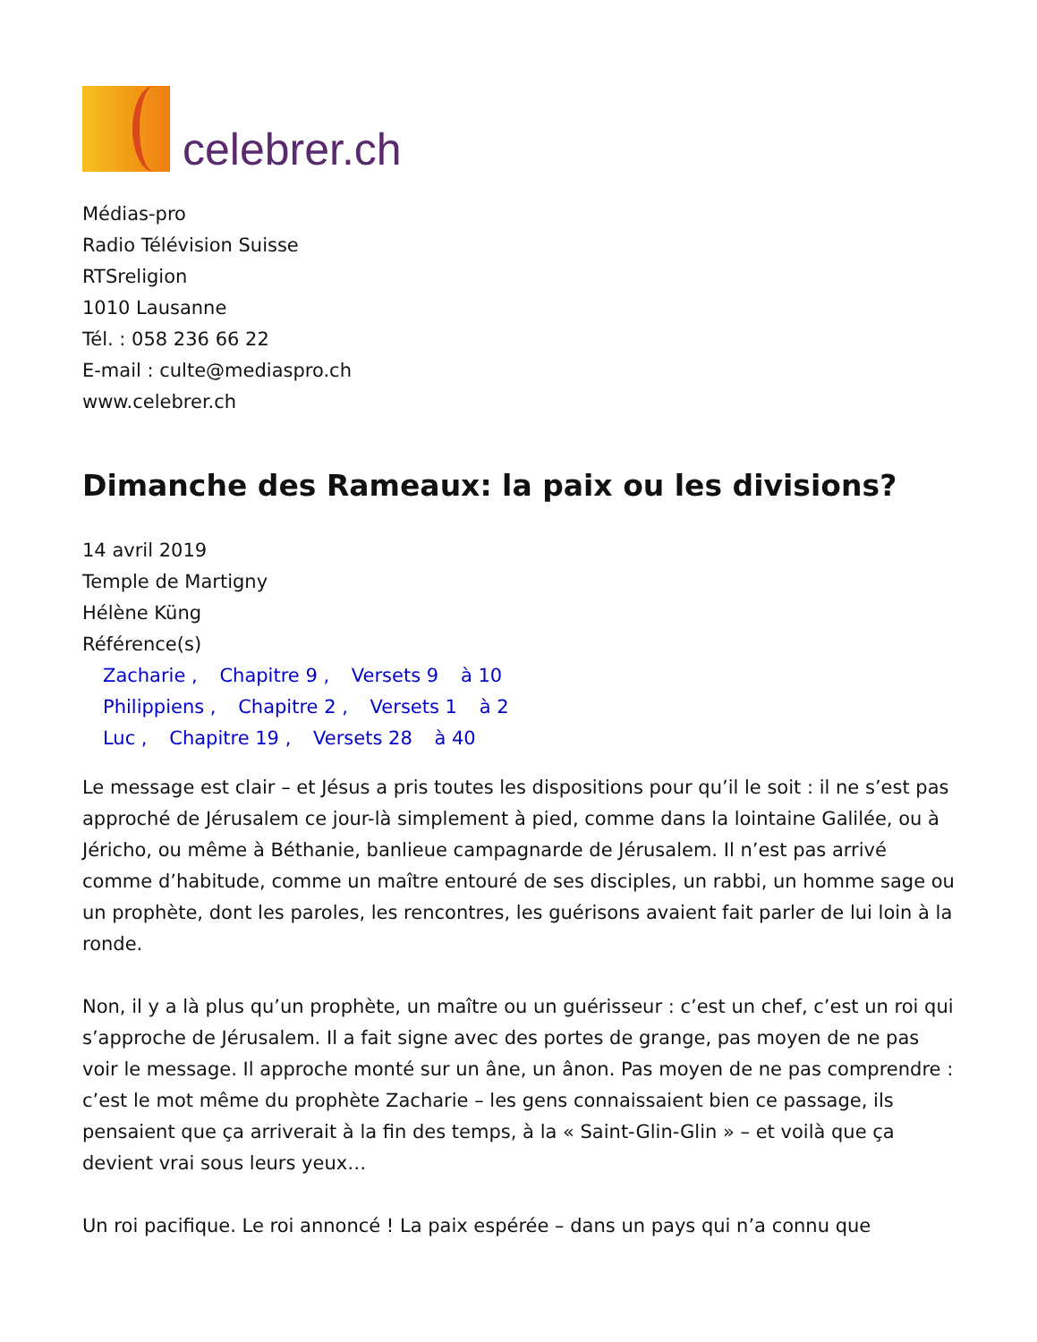celebrer.ch
Médias-pro
Radio Télévision Suisse
RTSreligion
1010 Lausanne
Tél. : 058 236 66 22
E-mail : culte@mediaspro.ch
www.celebrer.ch
Dimanche des Rameaux: la paix ou les divisions?
14 avril 2019
Temple de Martigny
Hélène Küng
Référence(s)
Zacharie , Chapitre 9 , Versets 9 à 10
Philippiens , Chapitre 2 , Versets 1 à 2
Luc , Chapitre 19 , Versets 28 à 40
Le message est clair – et Jésus a pris toutes les dispositions pour qu’il le soit : il ne s’est pas approché de Jérusalem ce jour-là simplement à pied, comme dans la lointaine Galilée, ou à Jéricho, ou même à Béthanie, banlieue campagnarde de Jérusalem. Il n’est pas arrivé comme d’habitude, comme un maître entouré de ses disciples, un rabbi, un homme sage ou un prophète, dont les paroles, les rencontres, les guérisons avaient fait parler de lui loin à la ronde.
Non, il y a là plus qu’un prophète, un maître ou un guérisseur : c’est un chef, c’est un roi qui s’approche de Jérusalem. Il a fait signe avec des portes de grange, pas moyen de ne pas voir le message. Il approche monté sur un âne, un ânon. Pas moyen de ne pas comprendre : c’est le mot même du prophète Zacharie – les gens connaissaient bien ce passage, ils pensaient que ça arriverait à la fin des temps, à la « Saint-Glin-Glin » – et voilà que ça devient vrai sous leurs yeux…
Un roi pacifique. Le roi annoncé ! La paix espérée – dans un pays qui n’a connu que